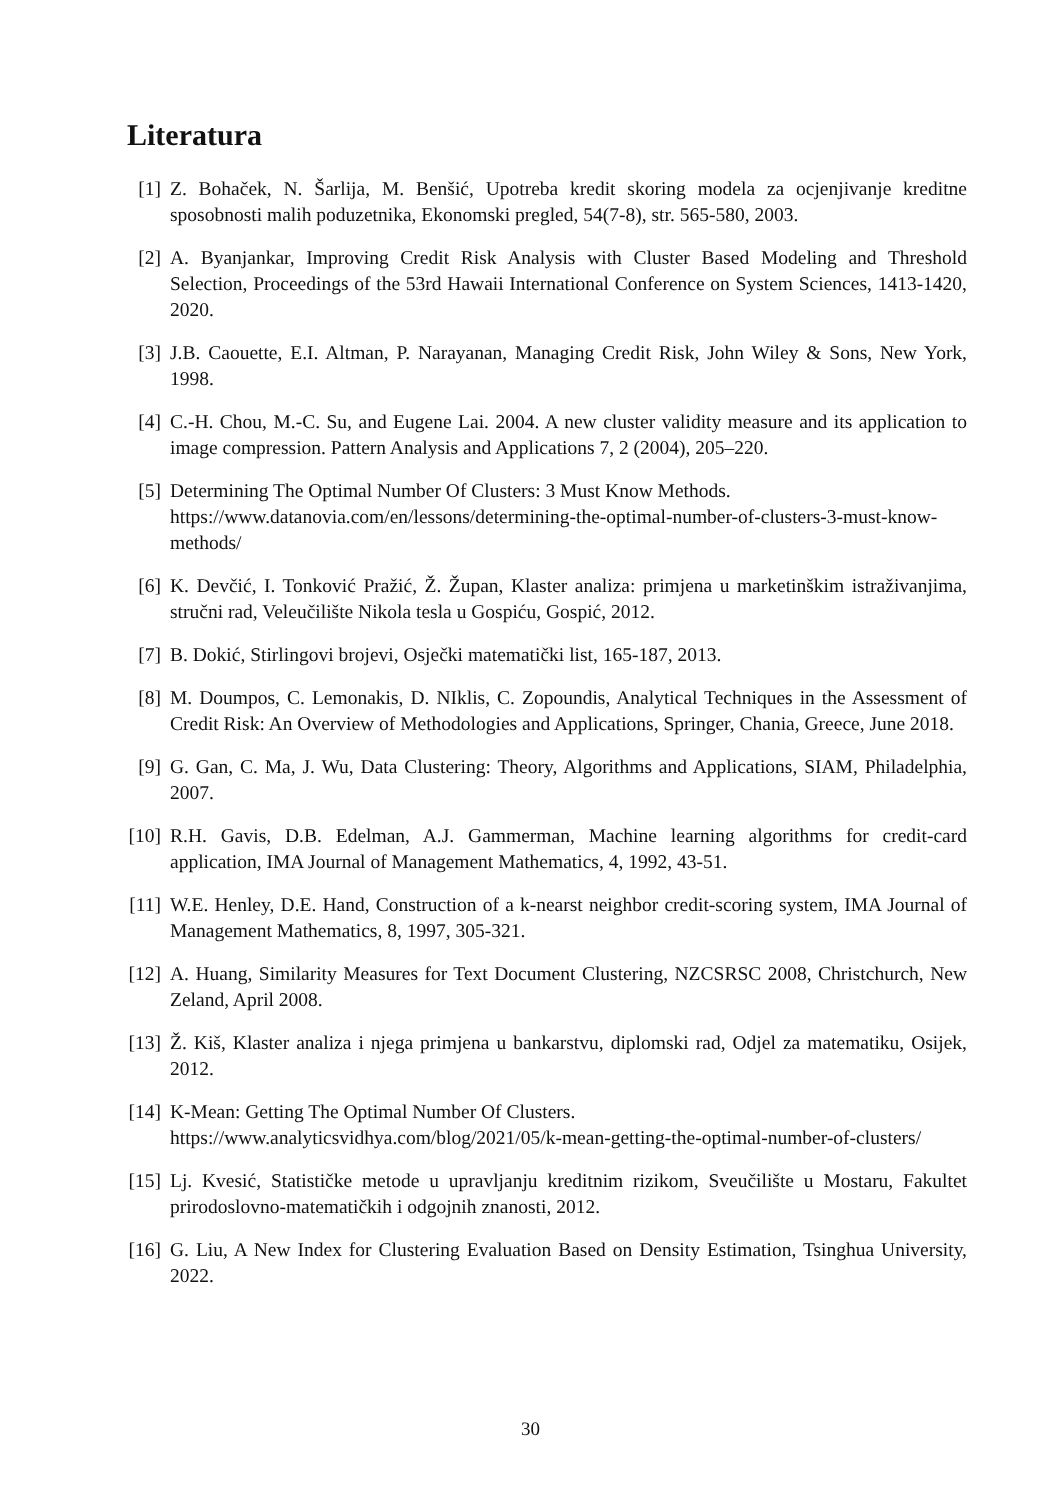Literatura
[1] Z. Bohaček, N. Šarlija, M. Benšić, Upotreba kredit skoring modela za ocjenjivanje kreditne sposobnosti malih poduzetnika, Ekonomski pregled, 54(7-8), str. 565-580, 2003.
[2] A. Byanjankar, Improving Credit Risk Analysis with Cluster Based Modeling and Threshold Selection, Proceedings of the 53rd Hawaii International Conference on System Sciences, 1413-1420, 2020.
[3] J.B. Caouette, E.I. Altman, P. Narayanan, Managing Credit Risk, John Wiley & Sons, New York, 1998.
[4] C.-H. Chou, M.-C. Su, and Eugene Lai. 2004. A new cluster validity measure and its application to image compression. Pattern Analysis and Applications 7, 2 (2004), 205–220.
[5] Determining The Optimal Number Of Clusters: 3 Must Know Methods.
https://www.datanovia.com/en/lessons/determining-the-optimal-number-of-clusters-3-must-know-methods/
[6] K. Devčić, I. Tonković Pražić, Ž. Župan, Klaster analiza: primjena u marketinškim istraživanjima, stručni rad, Veleučilište Nikola tesla u Gospiću, Gospić, 2012.
[7] B. Dokić, Stirlingovi brojevi, Osječki matematički list, 165-187, 2013.
[8] M. Doumpos, C. Lemonakis, D. NIklis, C. Zopoundis, Analytical Techniques in the Assessment of Credit Risk: An Overview of Methodologies and Applications, Springer, Chania, Greece, June 2018.
[9] G. Gan, C. Ma, J. Wu, Data Clustering: Theory, Algorithms and Applications, SIAM, Philadelphia, 2007.
[10]
R.H. Gavis, D.B. Edelman, A.J. Gammerman, Machine learning algorithms for credit-card application, IMA Journal of Management Mathematics, 4, 1992, 43-51.
[11]
W.E. Henley, D.E. Hand, Construction of a k-nearst neighbor credit-scoring system, IMA Journal of Management Mathematics, 8, 1997, 305-321.
[12]
A. Huang, Similarity Measures for Text Document Clustering, NZCSRSC 2008, Christchurch, New Zeland, April 2008.
[13]
Ž. Kiš, Klaster analiza i njega primjena u bankarstvu, diplomski rad, Odjel za matematiku, Osijek, 2012.
[14]
K-Mean: Getting The Optimal Number Of Clusters.
https://www.analyticsvidhya.com/blog/2021/05/k-mean-getting-the-optimal-number-of-clusters/
[15]
Lj. Kvesić, Statističke metode u upravljanju kreditnim rizikom, Sveučilište u Mostaru, Fakultet prirodoslovno-matematičkih i odgojnih znanosti, 2012.
[16]
G. Liu, A New Index for Clustering Evaluation Based on Density Estimation, Tsinghua University, 2022.
30